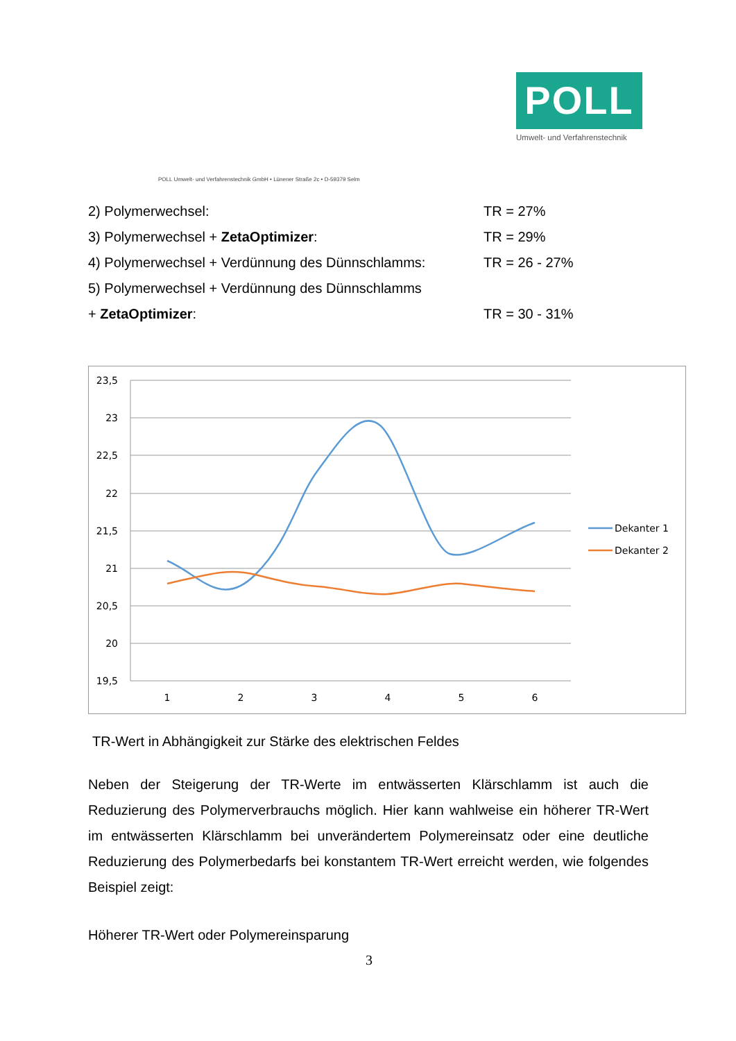POLL
Umwelt- und Verfahrenstechnik
POLL Umwelt- und Verfahrenstechnik GmbH • Lünener Straße 2c • D-59379 Selm
2) Polymerwechsel: TR = 27%
3) Polymerwechsel + ZetaOptimizer: TR = 29%
4) Polymerwechsel + Verdünnung des Dünnschlamms:
TR = 26 - 27%
5) Polymerwechsel + Verdünnung des Dünnschlamms
+ ZetaOptimizer: TR = 30 - 31%
23,5
23
22,5
22
21,5
21
20,5
20
19,5
1
2
3
4
5
6
Dekanter 1
Dekanter 2
TR-Wert in Abhängigkeit zur Stärke des elektrischen Feldes
Neben der Steigerung der TR-Werte im entwässerten Klärschlamm ist auch die Reduzierung des Polymerverbrauchs möglich. Hier kann wahlweise ein höherer TR-Wert im entwässerten Klärschlamm bei unverändertem Polymereinsatz oder eine deutliche Reduzierung des Polymerbedarfs bei konstantem TR-Wert erreicht werden, wie folgendes Beispiel zeigt:
Höherer TR-Wert oder Polymereinsparung
3